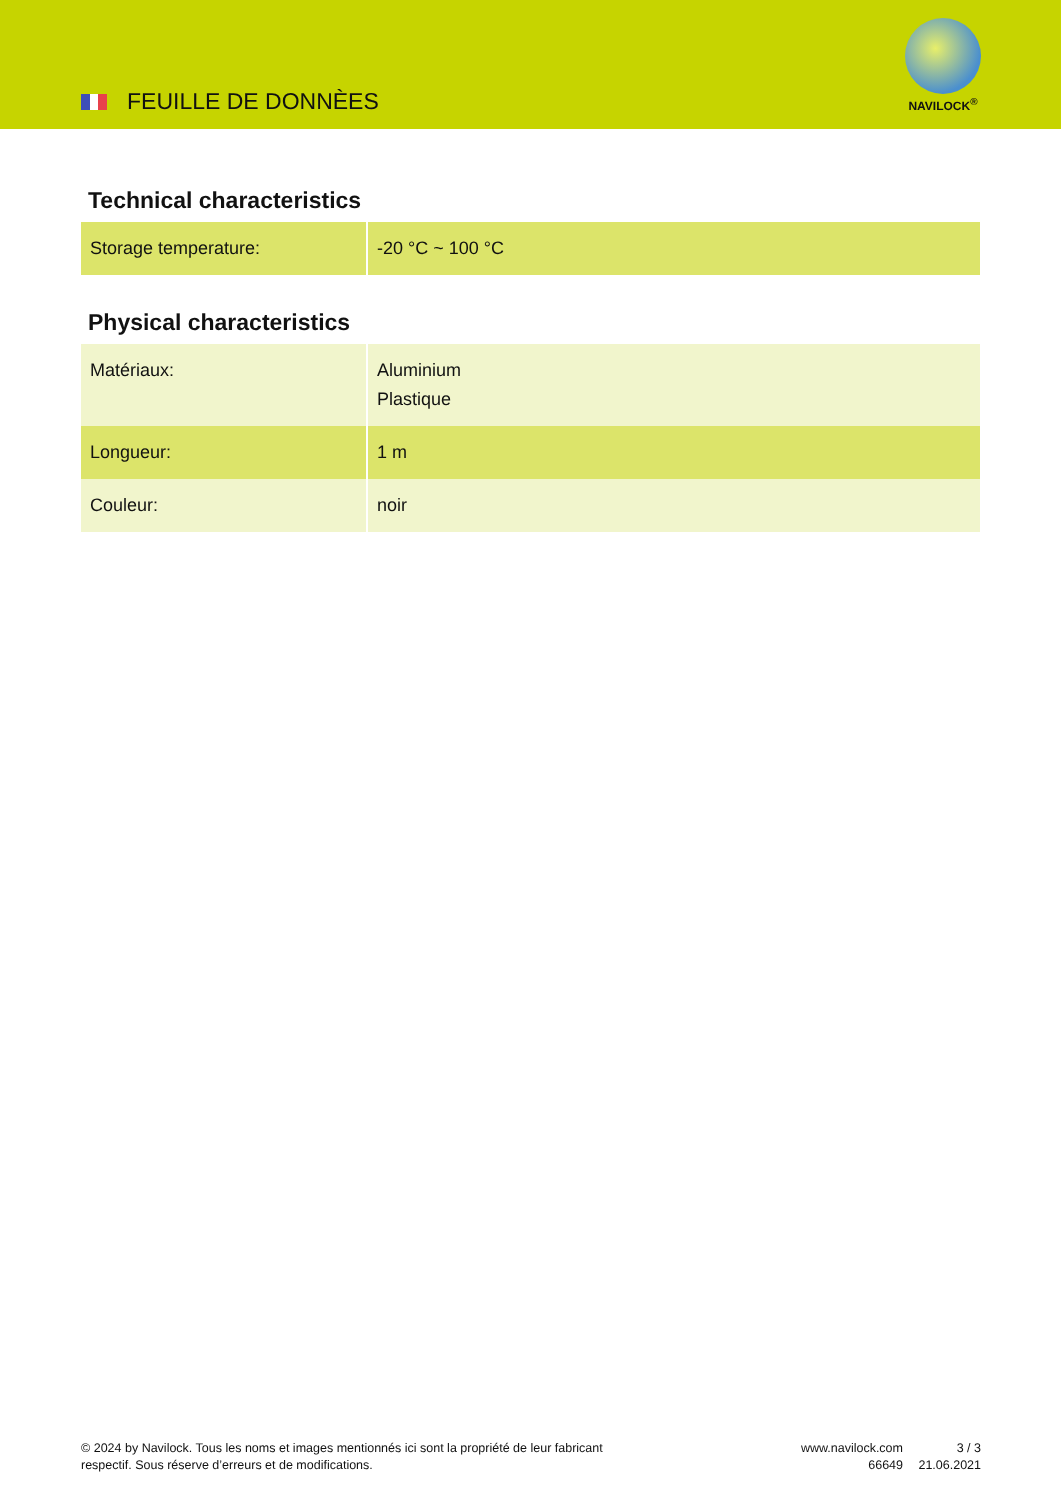FEUILLE DE DONNÈES
NAVILOCK<sup>®</sup>
Technical characteristics
| Storage temperature: | -20 °C ~ 100 °C |
Physical characteristics
| Matériaux: | Aluminium Plastique |
| Longueur: | 1 m |
| Couleur: | noir |
© 2024 by Navilock. Tous les noms et images mentionnés ici sont la propriété de leur fabricant respectif. Sous réserve d’erreurs et de modifications.
www.navilock.com
66649
3 / 3
21.06.2021